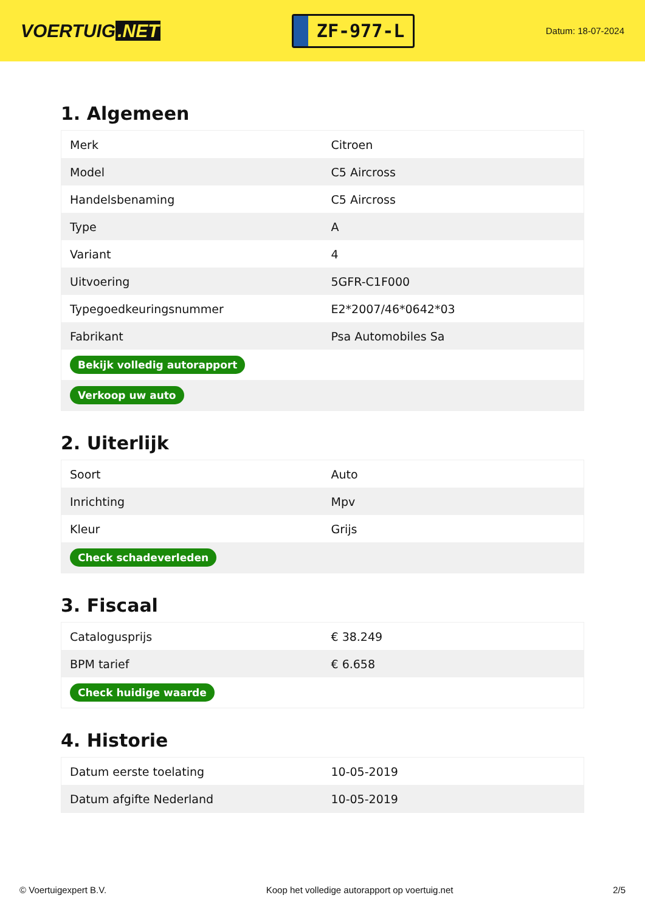VOERTUIG.NET
ZF-977-L
Datum: 18-07-2024
1. Algemeen
| Merk | Citroen |
| Model | C5 Aircross |
| Handelsbenaming | C5 Aircross |
| Type | A |
| Variant | 4 |
| Uitvoering | 5GFR-C1F000 |
| Typegoedkeuringsnummer | E2*2007/46*0642*03 |
| Fabrikant | Psa Automobiles Sa |
| Bekijk volledig autorapport | |
| Verkoop uw auto | |
2. Uiterlijk
| Soort | Auto |
| Inrichting | Mpv |
| Kleur | Grijs |
| Check schadeverleden | |
3. Fiscaal
| Catalogusprijs | € 38.249 |
| BPM tarief | € 6.658 |
| Check huidige waarde | |
4. Historie
| Datum eerste toelating | 10-05-2019 |
| Datum afgifte Nederland | 10-05-2019 |
© Voertuigexpert B.V. Koop het volledige autorapport op voertuig.net 2/5